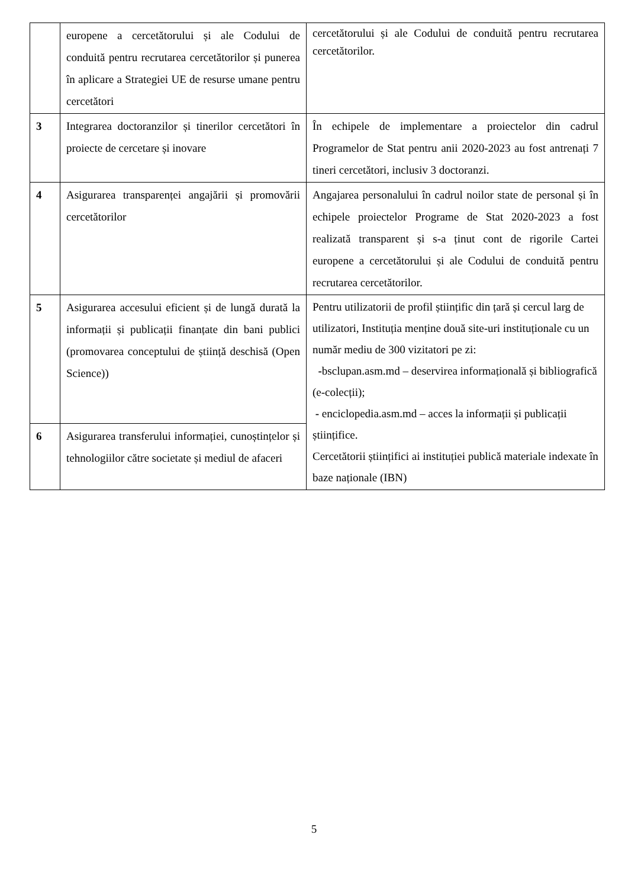| | europene a cercetătorului și ale Codului de conduită pentru recrutarea cercetătorilor și punerea în aplicare a Strategiei UE de resurse umane pentru cercetători | cercetătorului și ale Codului de conduită pentru recrutarea cercetătorilor. |
| 3 | Integrarea doctoranzilor și tinerilor cercetători în proiecte de cercetare și inovare | În echipele de implementare a proiectelor din cadrul Programelor de Stat pentru anii 2020-2023 au fost antrenați 7 tineri cercetători, inclusiv 3 doctoranzi. |
| 4 | Asigurarea transparenței angajării și promovării cercetătorilor | Angajarea personalului în cadrul noilor state de personal și în echipele proiectelor Programe de Stat 2020-2023 a fost realizată transparent și s-a ținut cont de rigorile Cartei europene a cercetătorului și ale Codului de conduită pentru recrutarea cercetătorilor. |
| 5 | Asigurarea accesului eficient și de lungă durată la informații și publicații finanțate din bani publici (promovarea conceptului de știință deschisă (Open Science)) | Pentru utilizatorii de profil științific din țară și cercul larg de utilizatori, Instituția menține două site-uri instituționale cu un număr mediu de 300 vizitatori pe zi: - bsclupan.asm.md – deservirea informațională și bibliografică (e-colecții); - enciclopedia.asm.md – acces la informații și publicații științifice. Cercetătorii științifici ai instituției publică materiale indexate în baze naționale (IBN) |
| 6 | Asigurarea transferului informației, cunoștințelor și tehnologiilor către societate și mediul de afaceri | |
5